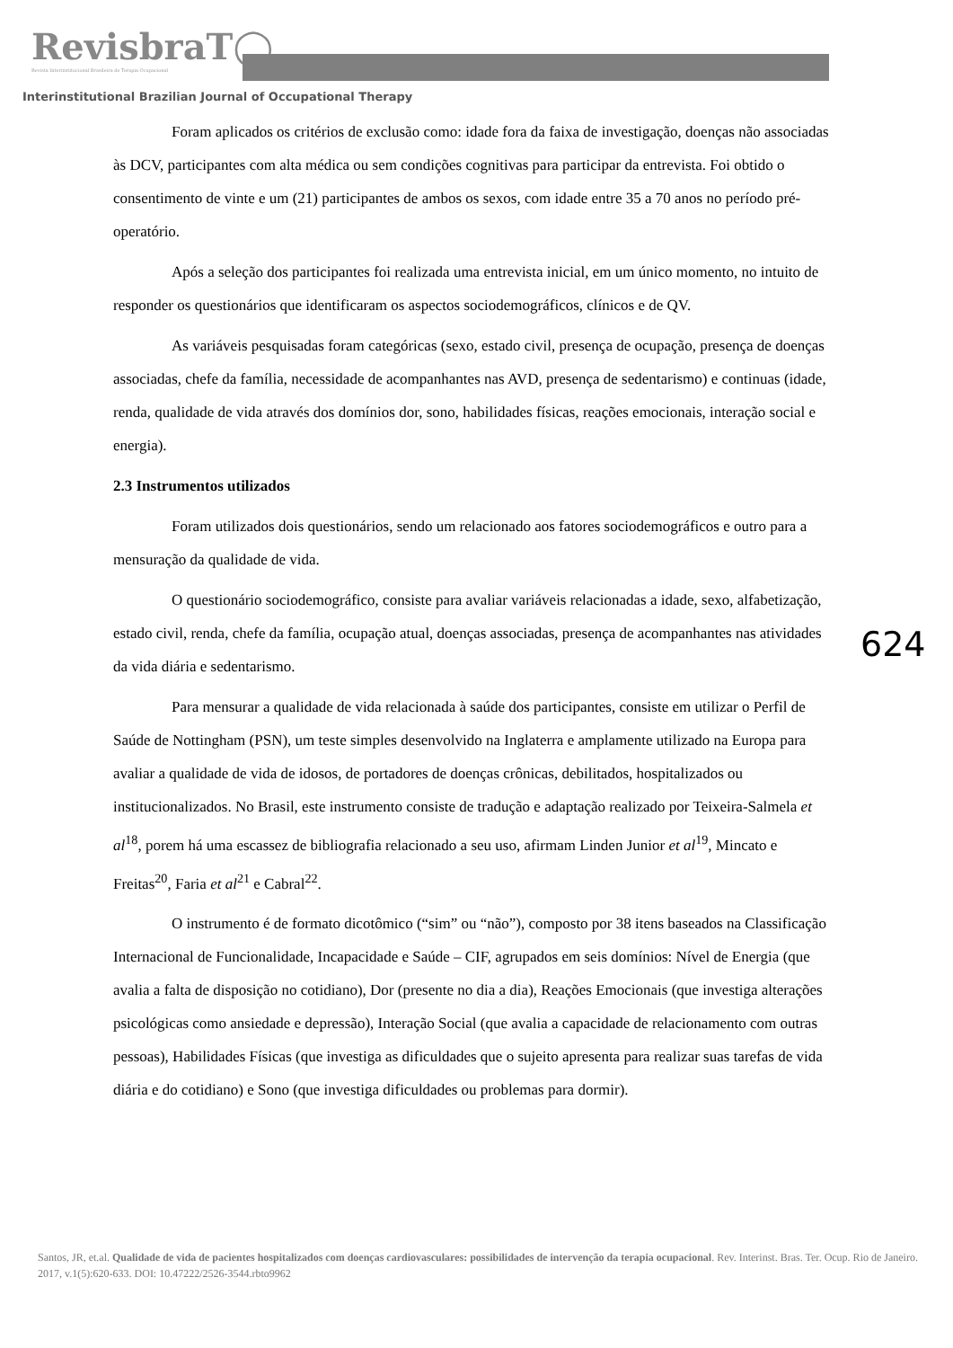RevisbraT◯
Revista Interinstitucional Brasileira de Terapia Ocupacional
Interinstitutional Brazilian Journal of Occupational Therapy
Foram aplicados os critérios de exclusão como: idade fora da faixa de investigação, doenças não associadas às DCV, participantes com alta médica ou sem condições cognitivas para participar da entrevista. Foi obtido o consentimento de vinte e um (21) participantes de ambos os sexos, com idade entre 35 a 70 anos no período pré-operatório.
Após a seleção dos participantes foi realizada uma entrevista inicial, em um único momento, no intuito de responder os questionários que identificaram os aspectos sociodemográficos, clínicos e de QV.
As variáveis pesquisadas foram categóricas (sexo, estado civil, presença de ocupação, presença de doenças associadas, chefe da família, necessidade de acompanhantes nas AVD, presença de sedentarismo) e continuas (idade, renda, qualidade de vida através dos domínios dor, sono, habilidades físicas, reações emocionais, interação social e energia).
2.3 Instrumentos utilizados
Foram utilizados dois questionários, sendo um relacionado aos fatores sociodemográficos e outro para a mensuração da qualidade de vida.
O questionário sociodemográfico, consiste para avaliar variáveis relacionadas a idade, sexo, alfabetização, estado civil, renda, chefe da família, ocupação atual, doenças associadas, presença de acompanhantes nas atividades da vida diária e sedentarismo.
Para mensurar a qualidade de vida relacionada à saúde dos participantes, consiste em utilizar o Perfil de Saúde de Nottingham (PSN), um teste simples desenvolvido na Inglaterra e amplamente utilizado na Europa para avaliar a qualidade de vida de idosos, de portadores de doenças crônicas, debilitados, hospitalizados ou institucionalizados. No Brasil, este instrumento consiste de tradução e adaptação realizado por Teixeira-Salmela et al<sup>18</sup>, porem há uma escassez de bibliografia relacionado a seu uso, afirmam Linden Junior et al<sup>19</sup>, Mincato e Freitas<sup>20</sup>, Faria et al<sup>21</sup> e Cabral<sup>22</sup>.
O instrumento é de formato dicotômico (“sim” ou “não”), composto por 38 itens baseados na Classificação Internacional de Funcionalidade, Incapacidade e Saúde – CIF, agrupados em seis domínios: Nível de Energia (que avalia a falta de disposição no cotidiano), Dor (presente no dia a dia), Reações Emocionais (que investiga alterações psicológicas como ansiedade e depressão), Interação Social (que avalia a capacidade de relacionamento com outras pessoas), Habilidades Físicas (que investiga as dificuldades que o sujeito apresenta para realizar suas tarefas de vida diária e do cotidiano) e Sono (que investiga dificuldades ou problemas para dormir).
624
Santos, JR, et.al. Qualidade de vida de pacientes hospitalizados com doenças cardiovasculares: possibilidades de intervenção da terapia ocupacional. Rev. Interinst. Bras. Ter. Ocup. Rio de Janeiro. 2017, v.1(5):620-633. DOI: 10.47222/2526-3544.rbto9962